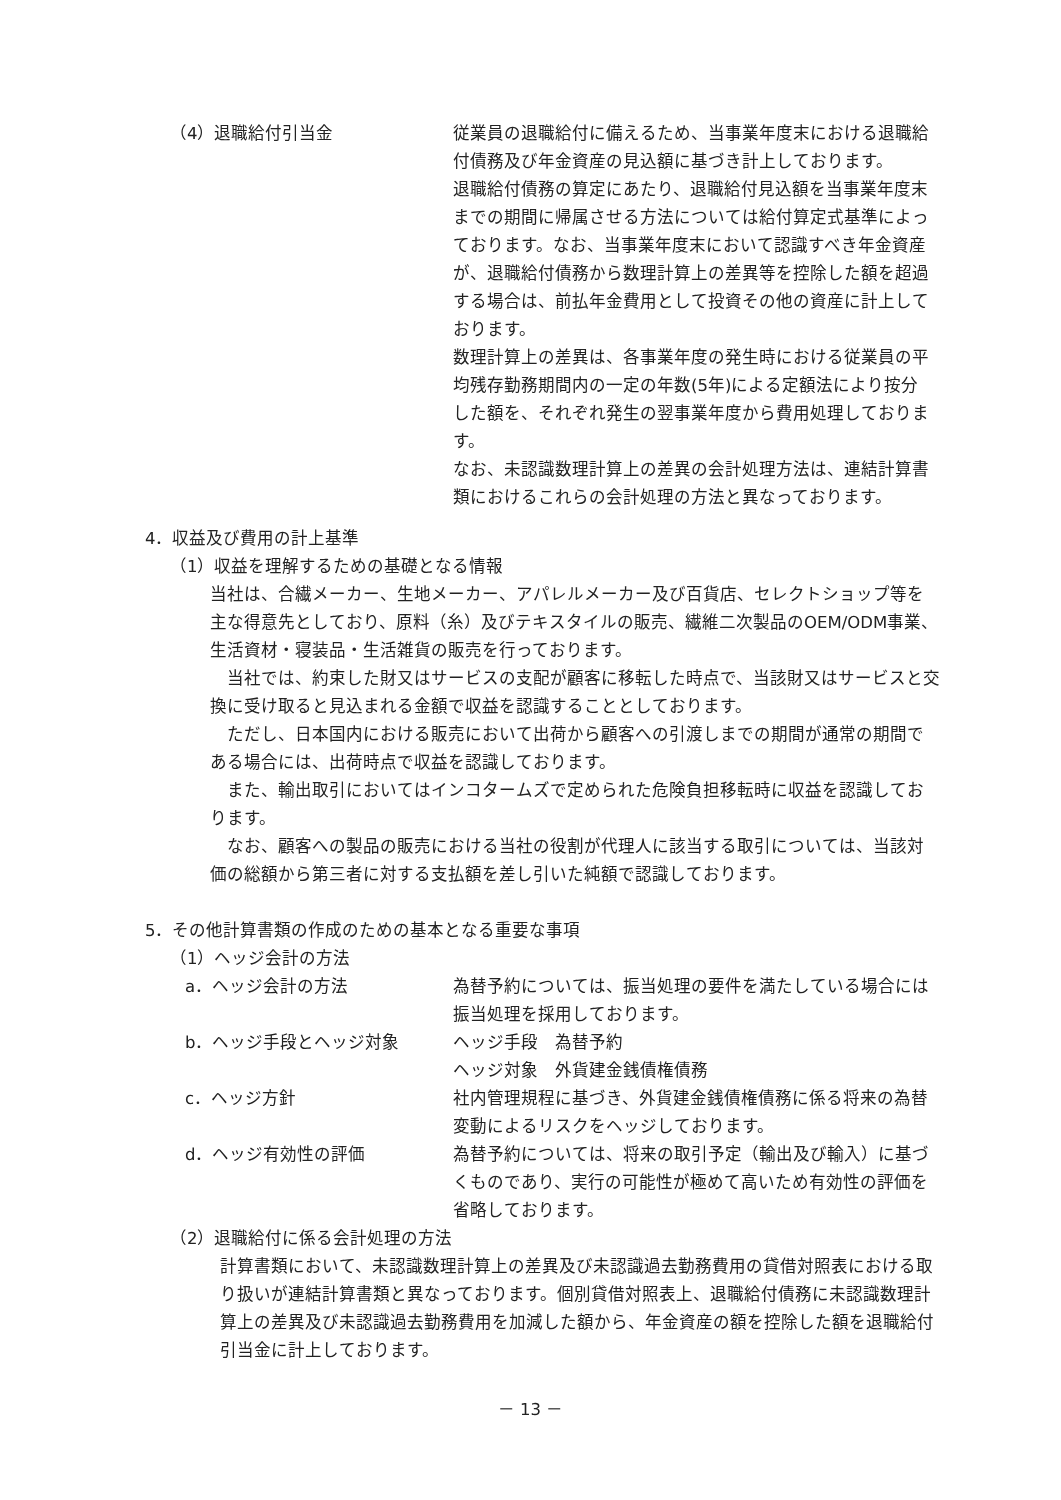（4）退職給付引当金 従業員の退職給付に備えるため、当事業年度末における退職給付債務及び年金資産の見込額に基づき計上しております。
退職給付債務の算定にあたり、退職給付見込額を当事業年度末までの期間に帰属させる方法については給付算定式基準によっております。なお、当事業年度末において認識すべき年金資産が、退職給付債務から数理計算上の差異等を控除した額を超過する場合は、前払年金費用として投資その他の資産に計上しております。
数理計算上の差異は、各事業年度の発生時における従業員の平均残存勤務期間内の一定の年数(5年)による定額法により按分した額を、それぞれ発生の翌事業年度から費用処理しております。
なお、未認識数理計算上の差異の会計処理方法は、連結計算書類におけるこれらの会計処理の方法と異なっております。
4．収益及び費用の計上基準
（1）収益を理解するための基礎となる情報
当社は、合繊メーカー、生地メーカー、アパレルメーカー及び百貨店、セレクトショップ等を主な得意先としており、原料（糸）及びテキスタイルの販売、繊維二次製品のOEM/ODM事業、生活資材・寝装品・生活雑貨の販売を行っております。
当社では、約束した財又はサービスの支配が顧客に移転した時点で、当該財又はサービスと交換に受け取ると見込まれる金額で収益を認識することとしております。
ただし、日本国内における販売において出荷から顧客への引渡しまでの期間が通常の期間である場合には、出荷時点で収益を認識しております。
また、輸出取引においてはインコタームズで定められた危険負担移転時に収益を認識しております。
なお、顧客への製品の販売における当社の役割が代理人に該当する取引については、当該対価の総額から第三者に対する支払額を差し引いた純額で認識しております。
5．その他計算書類の作成のための基本となる重要な事項
（1）ヘッジ会計の方法
a．ヘッジ会計の方法 為替予約については、振当処理の要件を満たしている場合には振当処理を採用しております。
b．ヘッジ手段とヘッジ対象 ヘッジ手段　為替予約
ヘッジ対象　外貨建金銭債権債務
c．ヘッジ方針 社内管理規程に基づき、外貨建金銭債権債務に係る将来の為替変動によるリスクをヘッジしております。
d．ヘッジ有効性の評価 為替予約については、将来の取引予定（輸出及び輸入）に基づくものであり、実行の可能性が極めて高いため有効性の評価を省略しております。
（2）退職給付に係る会計処理の方法
計算書類において、未認識数理計算上の差異及び未認識過去勤務費用の貸借対照表における取り扱いが連結計算書類と異なっております。個別貸借対照表上、退職給付債務に未認識数理計算上の差異及び未認識過去勤務費用を加減した額から、年金資産の額を控除した額を退職給付引当金に計上しております。
－ 13 －